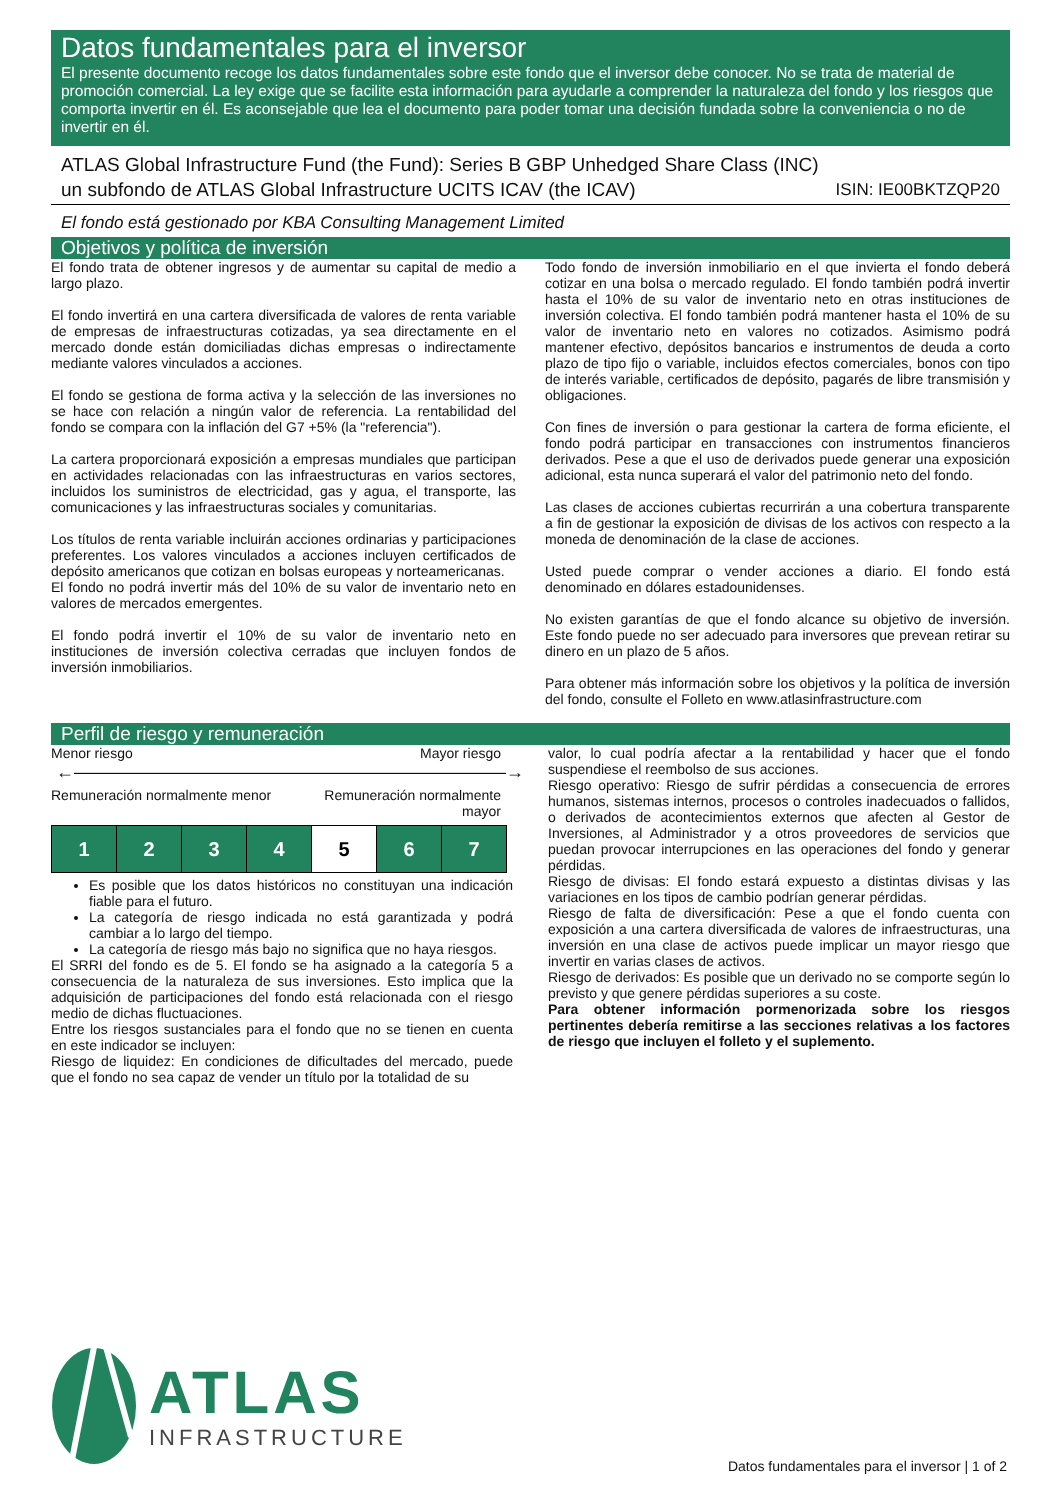Datos fundamentales para el inversor
El presente documento recoge los datos fundamentales sobre este fondo que el inversor debe conocer. No se trata de material de promoción comercial. La ley exige que se facilite esta información para ayudarle a comprender la naturaleza del fondo y los riesgos que comporta invertir en él. Es aconsejable que lea el documento para poder tomar una decisión fundada sobre la conveniencia o no de invertir en él.
ATLAS Global Infrastructure Fund (the Fund): Series B GBP Unhedged Share Class (INC)
un subfondo de ATLAS Global Infrastructure UCITS ICAV (the ICAV) ISIN: IE00BKTZQP20
El fondo está gestionado por KBA Consulting Management Limited
Objetivos y política de inversión
El fondo trata de obtener ingresos y de aumentar su capital de medio a largo plazo.
El fondo invertirá en una cartera diversificada de valores de renta variable de empresas de infraestructuras cotizadas, ya sea directamente en el mercado donde están domiciliadas dichas empresas o indirectamente mediante valores vinculados a acciones.
El fondo se gestiona de forma activa y la selección de las inversiones no se hace con relación a ningún valor de referencia. La rentabilidad del fondo se compara con la inflación del G7 +5% (la "referencia").
La cartera proporcionará exposición a empresas mundiales que participan en actividades relacionadas con las infraestructuras en varios sectores, incluidos los suministros de electricidad, gas y agua, el transporte, las comunicaciones y las infraestructuras sociales y comunitarias.
Los títulos de renta variable incluirán acciones ordinarias y participaciones preferentes. Los valores vinculados a acciones incluyen certificados de depósito americanos que cotizan en bolsas europeas y norteamericanas.
El fondo no podrá invertir más del 10% de su valor de inventario neto en valores de mercados emergentes.
El fondo podrá invertir el 10% de su valor de inventario neto en instituciones de inversión colectiva cerradas que incluyen fondos de inversión inmobiliarios.
Todo fondo de inversión inmobiliario en el que invierta el fondo deberá cotizar en una bolsa o mercado regulado. El fondo también podrá invertir hasta el 10% de su valor de inventario neto en otras instituciones de inversión colectiva. El fondo también podrá mantener hasta el 10% de su valor de inventario neto en valores no cotizados. Asimismo podrá mantener efectivo, depósitos bancarios e instrumentos de deuda a corto plazo de tipo fijo o variable, incluidos efectos comerciales, bonos con tipo de interés variable, certificados de depósito, pagarés de libre transmisión y obligaciones.
Con fines de inversión o para gestionar la cartera de forma eficiente, el fondo podrá participar en transacciones con instrumentos financieros derivados. Pese a que el uso de derivados puede generar una exposición adicional, esta nunca superará el valor del patrimonio neto del fondo.
Las clases de acciones cubiertas recurrirán a una cobertura transparente a fin de gestionar la exposición de divisas de los activos con respecto a la moneda de denominación de la clase de acciones.
Usted puede comprar o vender acciones a diario. El fondo está denominado en dólares estadounidenses.
No existen garantías de que el fondo alcance su objetivo de inversión. Este fondo puede no ser adecuado para inversores que prevean retirar su dinero en un plazo de 5 años.
Para obtener más información sobre los objetivos y la política de inversión del fondo, consulte el Folleto en www.atlasinfrastructure.com
Perfil de riesgo y remuneración
Menor riesgo Mayor riesgo
←――――――――――――――――――――――――→
Remuneración normalmente menor Remuneración normalmente
mayor
| 1 | 2 | 3 | 4 | 5 | 6 | 7 |
Es posible que los datos históricos no constituyan una indicación fiable para el futuro.
La categoría de riesgo indicada no está garantizada y podrá cambiar a lo largo del tiempo.
La categoría de riesgo más bajo no significa que no haya riesgos.
El SRRI del fondo es de 5. El fondo se ha asignado a la categoría 5 a consecuencia de la naturaleza de sus inversiones. Esto implica que la adquisición de participaciones del fondo está relacionada con el riesgo medio de dichas fluctuaciones.
Entre los riesgos sustanciales para el fondo que no se tienen en cuenta en este indicador se incluyen:
Riesgo de liquidez: En condiciones de dificultades del mercado, puede que el fondo no sea capaz de vender un título por la totalidad de su
valor, lo cual podría afectar a la rentabilidad y hacer que el fondo suspendiese el reembolso de sus acciones.
Riesgo operativo: Riesgo de sufrir pérdidas a consecuencia de errores humanos, sistemas internos, procesos o controles inadecuados o fallidos, o derivados de acontecimientos externos que afecten al Gestor de Inversiones, al Administrador y a otros proveedores de servicios que puedan provocar interrupciones en las operaciones del fondo y generar pérdidas.
Riesgo de divisas: El fondo estará expuesto a distintas divisas y las variaciones en los tipos de cambio podrían generar pérdidas.
Riesgo de falta de diversificación: Pese a que el fondo cuenta con exposición a una cartera diversificada de valores de infraestructuras, una inversión en una clase de activos puede implicar un mayor riesgo que invertir en varias clases de activos.
Riesgo de derivados: Es posible que un derivado no se comporte según lo previsto y que genere pérdidas superiores a su coste.
Para obtener información pormenorizada sobre los riesgos pertinentes debería remitirse a las secciones relativas a los factores de riesgo que incluyen el folleto y el suplemento.
ATLAS
INFRASTRUCTURE
Datos fundamentales para el inversor | 1 of 2